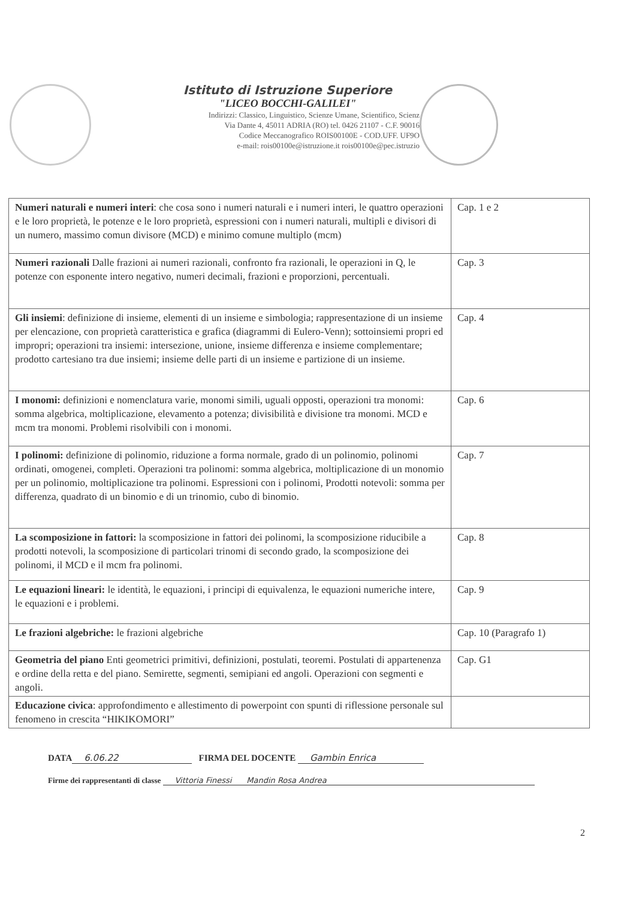Istituto di Istruzione Superiore
"LICEO BOCCHI-GALILEI"
Indirizzi: Classico, Linguistico, Scienze Umane, Scientifico, Scienz
Via Dante 4, 45011 ADRIA (RO) tel. 0426 21107 - C.F. 90016
Codice Meccanografico ROIS00100E - COD.UFF. UF9O
e-mail: rois00100e@istruzione.it rois00100e@pec.istruzio
| Numeri naturali e numeri interi : che cosa sono i numeri naturali e i numeri interi, le quattro operazioni e le loro proprietà, le potenze e le loro proprietà, espressioni con i numeri naturali, multipli e divisori di un numero, massimo comun divisore (MCD) e minimo comune multiplo (mcm) | Cap. 1 e 2 |
| Numeri razionali Dalle frazioni ai numeri razionali, confronto fra razionali, le operazioni in Q, le potenze con esponente intero negativo, numeri decimali, frazioni e proporzioni, percentuali. | Cap. 3 |
| Gli insiemi : definizione di insieme, elementi di un insieme e simbologia; rappresentazione di un insieme per elencazione, con proprietà caratteristica e grafica (diagrammi di Eulero-Venn); sottoinsiemi propri ed impropri; operazioni tra insiemi: intersezione, unione, insieme differenza e insieme complementare; prodotto cartesiano tra due insiemi; insieme delle parti di un insieme e partizione di un insieme. | Cap. 4 |
| I monomi: definizioni e nomenclatura varie, monomi simili, uguali opposti, operazioni tra monomi: somma algebrica, moltiplicazione, elevamento a potenza; divisibilità e divisione tra monomi. MCD e mcm tra monomi. Problemi risolvibili con i monomi. | Cap. 6 |
| I polinomi: definizione di polinomio, riduzione a forma normale, grado di un polinomio, polinomi ordinati, omogenei, completi. Operazioni tra polinomi: somma algebrica, moltiplicazione di un monomio per un polinomio, moltiplicazione tra polinomi. Espressioni con i polinomi, Prodotti notevoli: somma per differenza, quadrato di un binomio e di un trinomio, cubo di binomio. | Cap. 7 |
| La scomposizione in fattori: la scomposizione in fattori dei polinomi, la scomposizione riducibile a prodotti notevoli, la scomposizione di particolari trinomi di secondo grado, la scomposizione dei polinomi, il MCD e il mcm fra polinomi. | Cap. 8 |
| Le equazioni lineari: le identità, le equazioni, i principi di equivalenza, le equazioni numeriche intere, le equazioni e i problemi. | Cap. 9 |
| Le frazioni algebriche: le frazioni algebriche | Cap. 10 (Paragrafo 1) |
| Geometria del piano Enti geometrici primitivi, definizioni, postulati, teoremi. Postulati di appartenenza e ordine della retta e del piano. Semirette, segmenti, semipiani ed angoli. Operazioni con segmenti e angoli. | Cap. G1 |
| Educazione civica : approfondimento e allestimento di powerpoint con spunti di riflessione personale sul fenomeno in crescita “HIKIKOMORI” | |
DATA 6.06.22 FIRMA DEL DOCENTE Gambin Enrica
Firme dei rappresentanti di classe Vittoria Finessi Mandin Rosa Andrea
2